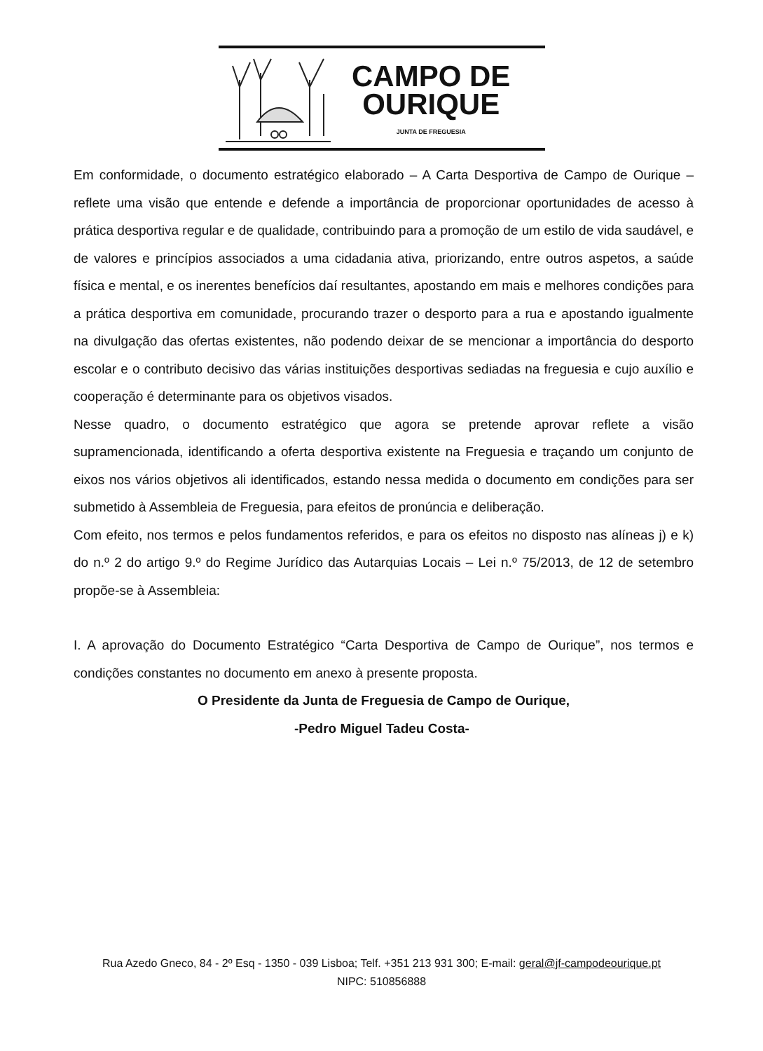CAMPO DE
OURIQUE
JUNTA DE FREGUESIA
Em conformidade, o documento estratégico elaborado – A Carta Desportiva de Campo de Ourique – reflete uma visão que entende e defende a importância de proporcionar oportunidades de acesso à prática desportiva regular e de qualidade, contribuindo para a promoção de um estilo de vida saudável, e de valores e princípios associados a uma cidadania ativa, priorizando, entre outros aspetos, a saúde física e mental, e os inerentes benefícios daí resultantes, apostando em mais e melhores condições para a prática desportiva em comunidade, procurando trazer o desporto para a rua e apostando igualmente na divulgação das ofertas existentes, não podendo deixar de se mencionar a importância do desporto escolar e o contributo decisivo das várias instituições desportivas sediadas na freguesia e cujo auxílio e cooperação é determinante para os objetivos visados.
Nesse quadro, o documento estratégico que agora se pretende aprovar reflete a visão supramencionada, identificando a oferta desportiva existente na Freguesia e traçando um conjunto de eixos nos vários objetivos ali identificados, estando nessa medida o documento em condições para ser submetido à Assembleia de Freguesia, para efeitos de pronúncia e deliberação.
Com efeito, nos termos e pelos fundamentos referidos, e para os efeitos no disposto nas alíneas j) e k) do n.º 2 do artigo 9.º do Regime Jurídico das Autarquias Locais – Lei n.º 75/2013, de 12 de setembro propõe-se à Assembleia:
I. A aprovação do Documento Estratégico “Carta Desportiva de Campo de Ourique”, nos termos e condições constantes no documento em anexo à presente proposta.
O Presidente da Junta de Freguesia de Campo de Ourique,
-Pedro Miguel Tadeu Costa-
Rua Azedo Gneco, 84 - 2º Esq - 1350 - 039 Lisboa; Telf. +351 213 931 300; E-mail: geral@jf-campodeourique.pt
NIPC: 510856888